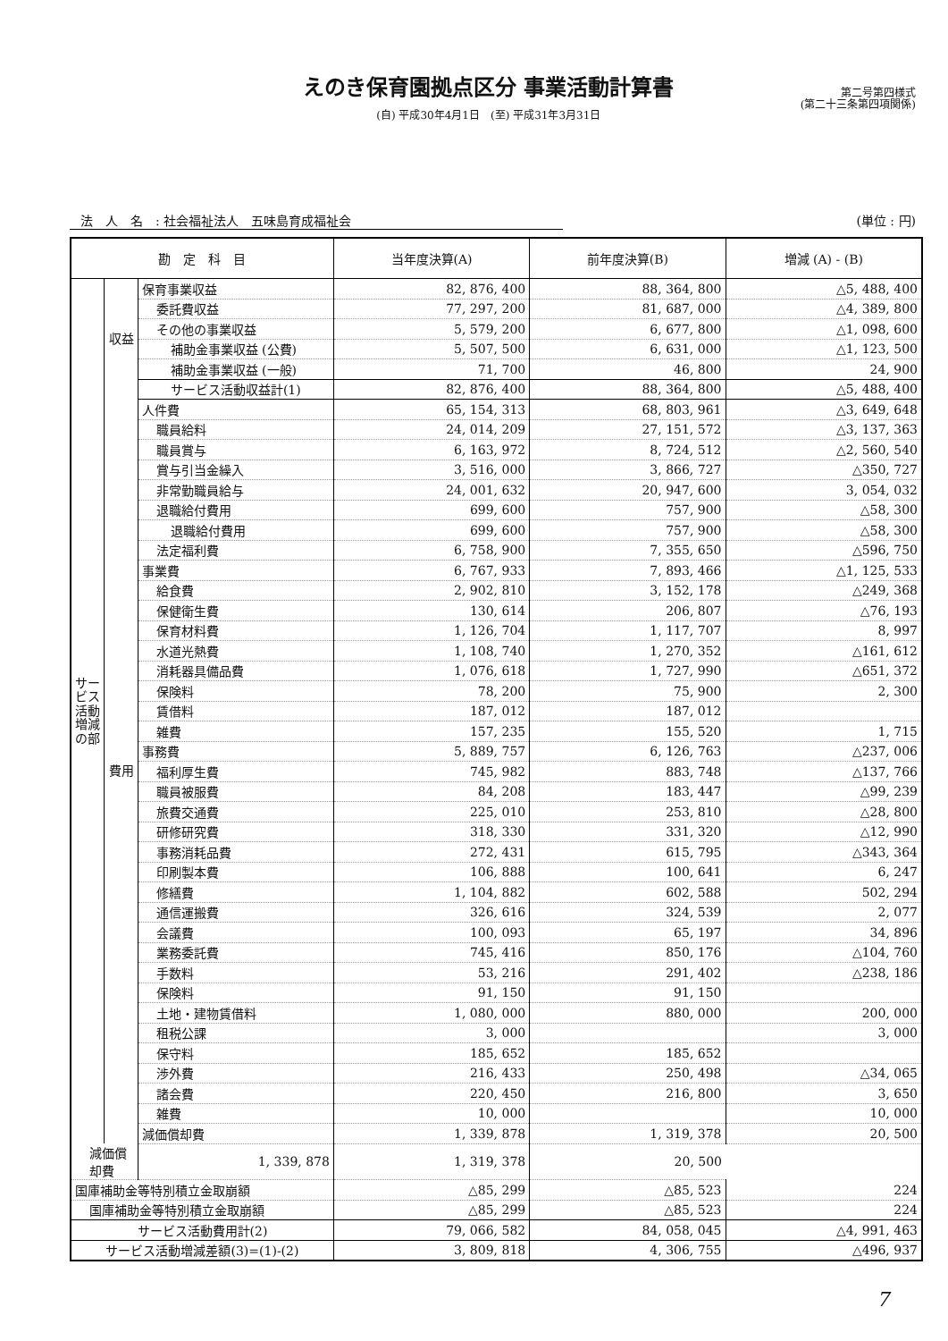えのき保育園拠点区分 事業活動計算書
(自) 平成30年4月1日　(至) 平成31年3月31日
第二号第四様式
(第二十三条第四項関係)
法　人　名　: 社会福祉法人　五味島育成福祉会 (単位 : 円)
| 勘 定 科 目 | | | 当年度決算(A) | 前年度決算(B) | 増減 (A) - (B) |
| --- | --- | --- | --- | --- | --- |
| サービス活動増減の部 | 収益 | 保育事業収益 | 82, 876, 400 | 88, 364, 800 | △5, 488, 400 |
| | | 委託費収益 | 77, 297, 200 | 81, 687, 000 | △4, 389, 800 |
| | | その他の事業収益 | 5, 579, 200 | 6, 677, 800 | △1, 098, 600 |
| | | 補助金事業収益 (公費) | 5, 507, 500 | 6, 631, 000 | △1, 123, 500 |
| | | 補助金事業収益 (一般) | 71, 700 | 46, 800 | 24, 900 |
| | | サービス活動収益計(1) | 82, 876, 400 | 88, 364, 800 | △5, 488, 400 |
| | 費用 | 人件費 | 65, 154, 313 | 68, 803, 961 | △3, 649, 648 |
| | | 職員給料 | 24, 014, 209 | 27, 151, 572 | △3, 137, 363 |
| | | 職員賞与 | 6, 163, 972 | 8, 724, 512 | △2, 560, 540 |
| | | 賞与引当金繰入 | 3, 516, 000 | 3, 866, 727 | △350, 727 |
| | | 非常勤職員給与 | 24, 001, 632 | 20, 947, 600 | 3, 054, 032 |
| | | 退職給付費用 | 699, 600 | 757, 900 | △58, 300 |
| | | 退職給付費用 | 699, 600 | 757, 900 | △58, 300 |
| | | 法定福利費 | 6, 758, 900 | 7, 355, 650 | △596, 750 |
| | | 事業費 | 6, 767, 933 | 7, 893, 466 | △1, 125, 533 |
| | | 給食費 | 2, 902, 810 | 3, 152, 178 | △249, 368 |
| | | 保健衛生費 | 130, 614 | 206, 807 | △76, 193 |
| | | 保育材料費 | 1, 126, 704 | 1, 117, 707 | 8, 997 |
| | | 水道光熱費 | 1, 108, 740 | 1, 270, 352 | △161, 612 |
| | | 消耗器具備品費 | 1, 076, 618 | 1, 727, 990 | △651, 372 |
| | | 保険料 | 78, 200 | 75, 900 | 2, 300 |
| | | 賃借料 | 187, 012 | 187, 012 | |
| | | 雑費 | 157, 235 | 155, 520 | 1, 715 |
| | | 事務費 | 5, 889, 757 | 6, 126, 763 | △237, 006 |
| | | 福利厚生費 | 745, 982 | 883, 748 | △137, 766 |
| | | 職員被服費 | 84, 208 | 183, 447 | △99, 239 |
| | | 旅費交通費 | 225, 010 | 253, 810 | △28, 800 |
| | | 研修研究費 | 318, 330 | 331, 320 | △12, 990 |
| | | 事務消耗品費 | 272, 431 | 615, 795 | △343, 364 |
| | | 印刷製本費 | 106, 888 | 100, 641 | 6, 247 |
| | | 修繕費 | 1, 104, 882 | 602, 588 | 502, 294 |
| | | 通信運搬費 | 326, 616 | 324, 539 | 2, 077 |
| | | 会議費 | 100, 093 | 65, 197 | 34, 896 |
| | | 業務委託費 | 745, 416 | 850, 176 | △104, 760 |
| | | 手数料 | 53, 216 | 291, 402 | △238, 186 |
| | | 保険料 | 91, 150 | 91, 150 | |
| | | 土地・建物賃借料 | 1, 080, 000 | 880, 000 | 200, 000 |
| | | 租税公課 | 3, 000 | | 3, 000 |
| | | 保守料 | 185, 652 | 185, 652 | |
| | | 渉外費 | 216, 433 | 250, 498 | △34, 065 |
| | | 諸会費 | 220, 450 | 216, 800 | 3, 650 |
| | | 雑費 | 10, 000 | | 10, 000 |
| | | 減価償却費 | 1, 339, 878 | 1, 319, 378 | 20, 500 |
| 減価償却費 | | 1, 339, 878 | 1, 319, 378 | 20, 500 | |
| 国庫補助金等特別積立金取崩額 | | | △85, 299 | △85, 523 | 224 |
| 国庫補助金等特別積立金取崩額 | | | △85, 299 | △85, 523 | 224 |
| サービス活動費用計(2) | | | 79, 066, 582 | 84, 058, 045 | △4, 991, 463 |
| サービス活動増減差額(3)=(1)-(2) | | | 3, 809, 818 | 4, 306, 755 | △496, 937 |
7